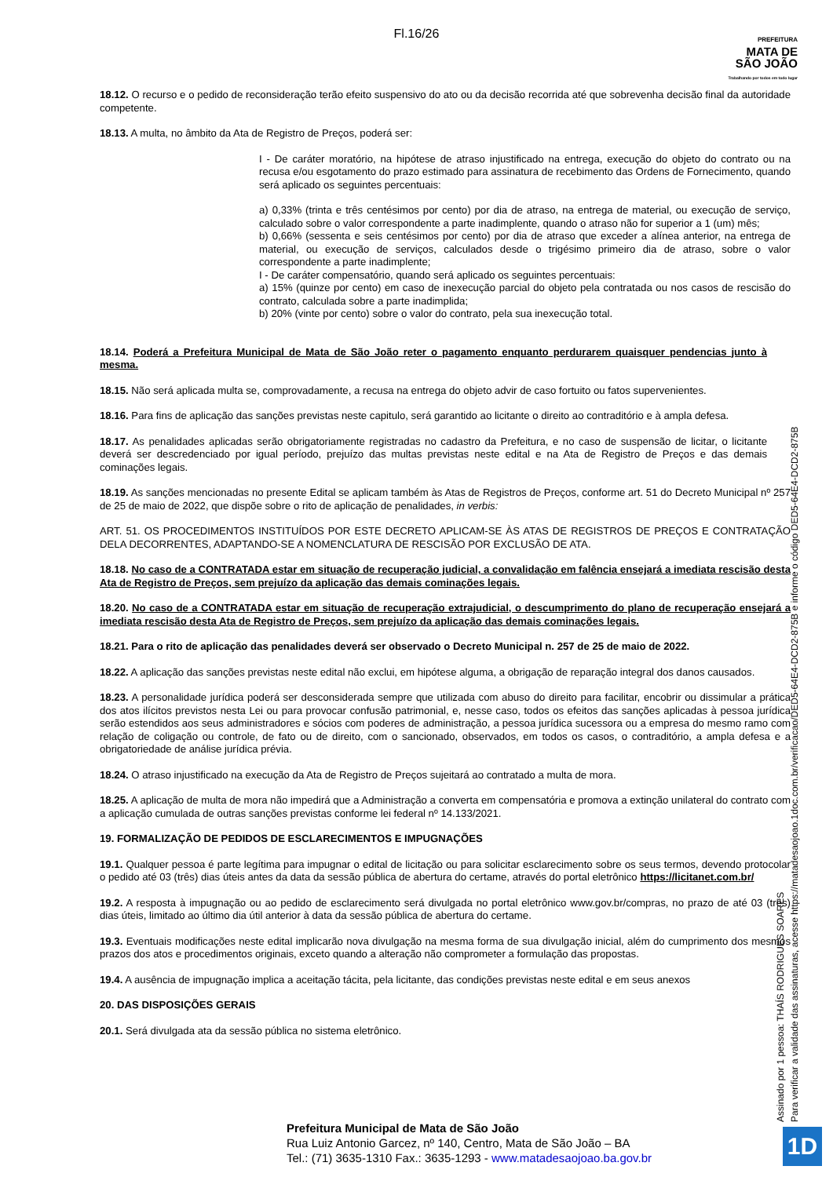Fl.16/26
PREFEITURA
MATA DE
SÃO JOÃO
Trabalhando por todos em todo lugar
18.12. O recurso e o pedido de reconsideração terão efeito suspensivo do ato ou da decisão recorrida até que sobrevenha decisão final da autoridade competente.
18.13. A multa, no âmbito da Ata de Registro de Preços, poderá ser:
I - De caráter moratório, na hipótese de atraso injustificado na entrega, execução do objeto do contrato ou na recusa e/ou esgotamento do prazo estimado para assinatura de recebimento das Ordens de Fornecimento, quando será aplicado os seguintes percentuais:
a) 0,33% (trinta e três centésimos por cento) por dia de atraso, na entrega de material, ou execução de serviço, calculado sobre o valor correspondente a parte inadimplente, quando o atraso não for superior a 1 (um) mês;
b) 0,66% (sessenta e seis centésimos por cento) por dia de atraso que exceder a alínea anterior, na entrega de material, ou execução de serviços, calculados desde o trigésimo primeiro dia de atraso, sobre o valor correspondente a parte inadimplente;
I - De caráter compensatório, quando será aplicado os seguintes percentuais:
a) 15% (quinze por cento) em caso de inexecução parcial do objeto pela contratada ou nos casos de rescisão do contrato, calculada sobre a parte inadimplida;
b) 20% (vinte por cento) sobre o valor do contrato, pela sua inexecução total.
18.14. Poderá a Prefeitura Municipal de Mata de São João reter o pagamento enquanto perdurarem quaisquer pendencias junto à mesma.
18.15. Não será aplicada multa se, comprovadamente, a recusa na entrega do objeto advir de caso fortuito ou fatos supervenientes.
18.16. Para fins de aplicação das sanções previstas neste capitulo, será garantido ao licitante o direito ao contraditório e à ampla defesa.
18.17. As penalidades aplicadas serão obrigatoriamente registradas no cadastro da Prefeitura, e no caso de suspensão de licitar, o licitante deverá ser descredenciado por igual período, prejuízo das multas previstas neste edital e na Ata de Registro de Preços e das demais cominações legais.
18.19. As sanções mencionadas no presente Edital se aplicam também às Atas de Registros de Preços, conforme art. 51 do Decreto Municipal nº 257 de 25 de maio de 2022, que dispõe sobre o rito de aplicação de penalidades, in verbis:
ART. 51. OS PROCEDIMENTOS INSTITUÍDOS POR ESTE DECRETO APLICAM-SE ÀS ATAS DE REGISTROS DE PREÇOS E CONTRATAÇÃO DELA DECORRENTES, ADAPTANDO-SE A NOMENCLATURA DE RESCISÃO POR EXCLUSÃO DE ATA.
18.18. No caso de a CONTRATADA estar em situação de recuperação judicial, a convalidação em falência ensejará a imediata rescisão desta Ata de Registro de Preços, sem prejuízo da aplicação das demais cominações legais.
18.20. No caso de a CONTRATADA estar em situação de recuperação extrajudicial, o descumprimento do plano de recuperação ensejará a imediata rescisão desta Ata de Registro de Preços, sem prejuízo da aplicação das demais cominações legais.
18.21. Para o rito de aplicação das penalidades deverá ser observado o Decreto Municipal n. 257 de 25 de maio de 2022.
18.22. A aplicação das sanções previstas neste edital não exclui, em hipótese alguma, a obrigação de reparação integral dos danos causados.
18.23. A personalidade jurídica poderá ser desconsiderada sempre que utilizada com abuso do direito para facilitar, encobrir ou dissimular a prática dos atos ilícitos previstos nesta Lei ou para provocar confusão patrimonial, e, nesse caso, todos os efeitos das sanções aplicadas à pessoa jurídica serão estendidos aos seus administradores e sócios com poderes de administração, a pessoa jurídica sucessora ou a empresa do mesmo ramo com relação de coligação ou controle, de fato ou de direito, com o sancionado, observados, em todos os casos, o contraditório, a ampla defesa e a obrigatoriedade de análise jurídica prévia.
18.24. O atraso injustificado na execução da Ata de Registro de Preços sujeitará ao contratado a multa de mora.
18.25. A aplicação de multa de mora não impedirá que a Administração a converta em compensatória e promova a extinção unilateral do contrato com a aplicação cumulada de outras sanções previstas conforme lei federal nº 14.133/2021.
19. FORMALIZAÇÃO DE PEDIDOS DE ESCLARECIMENTOS E IMPUGNAÇÕES
19.1. Qualquer pessoa é parte legítima para impugnar o edital de licitação ou para solicitar esclarecimento sobre os seus termos, devendo protocolar o pedido até 03 (três) dias úteis antes da data da sessão pública de abertura do certame, através do portal eletrônico https://licitanet.com.br/
19.2. A resposta à impugnação ou ao pedido de esclarecimento será divulgada no portal eletrônico www.gov.br/compras, no prazo de até 03 (três) dias úteis, limitado ao último dia útil anterior à data da sessão pública de abertura do certame.
19.3. Eventuais modificações neste edital implicarão nova divulgação na mesma forma de sua divulgação inicial, além do cumprimento dos mesmos prazos dos atos e procedimentos originais, exceto quando a alteração não comprometer a formulação das propostas.
19.4. A ausência de impugnação implica a aceitação tácita, pela licitante, das condições previstas neste edital e em seus anexos
20. DAS DISPOSIÇÕES GERAIS
20.1. Será divulgada ata da sessão pública no sistema eletrônico.
Assinado por 1 pessoa: THAÍS RODRIGUES SOARES
Para verificar a validade das assinaturas, acesse https://matadesaojoao.1doc.com.br/verificacao/DED5-64E4-DCD2-875B e informe o código DED5-64E4-DCD2-875B
Prefeitura Municipal de Mata de São João
Rua Luiz Antonio Garcez, nº 140, Centro, Mata de São João – BA
Tel.: (71) 3635-1310 Fax.: 3635-1293 - www.matadesaojoao.ba.gov.br
1D